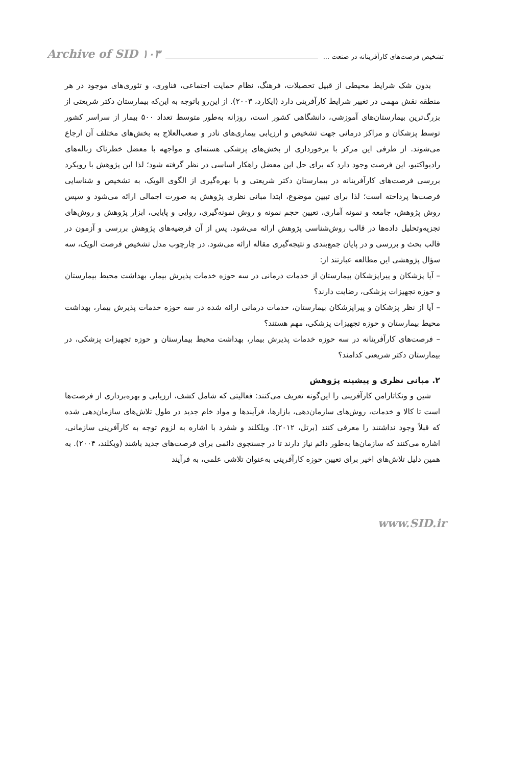تشخیص فرصت‌های کارآفرینانه در صنعت ... Archive of SID ۱۰۳
بدون شک شرایط محیطی از قبیل تحصیلات، فرهنگ، نظام حمایت اجتماعی، فناوری، و تئوری‌های موجود در هر منطقه نقش مهمی در تغییر شرایط کارآفرینی دارد (ایکارد، ۲۰۰۳). از این‌رو باتوجه به این‌که بیمارستان دکتر شریعتی از بزرگ‌ترین بیمارستان‌های آموزشی، دانشگاهی کشور است، روزانه به‌طور متوسط تعداد ۵۰۰ بیمار از سراسر کشور توسط پزشکان و مراکز درمانی جهت تشخیص و ارزیابی بیماری‌های نادر و صعب‌العلاج به بخش‌های مختلف آن ارجاع می‌شوند. از طرفی این مرکز با برخورداری از بخش‌های پزشکی هسته‌ای و مواجهه با معضل خطرناک زباله‌های رادیواکتیو، این فرصت وجود دارد که برای حل این معضل راهکار اساسی در نظر گرفته شود؛ لذا این پژوهش با رویکرد بررسی فرصت‌های کارآفرینانه در بیمارستان دکتر شریعتی و با بهره‌گیری از الگوی الویک، به تشخیص و شناسایی فرصت‌ها پرداخته است؛ لذا برای تبیین موضوع، ابتدا مبانی نظری پژوهش به صورت اجمالی ارائه می‌شود و سپس روش پژوهش، جامعه و نمونه آماری، تعیین حجم نمونه و روش نمونه‌گیری، روایی و پایایی، ابزار پژوهش و روش‌های تجزیه‌وتحلیل داده‌ها در قالب روش‌شناسی پژوهش ارائه می‌شود. پس از آن فرضیه‌های پژوهش بررسی و آزمون در قالب بحث و بررسی و در پایان جمع‌بندی و نتیجه‌گیری مقاله ارائه می‌شود. در چارچوب مدل تشخیص فرصت الویک، سه سؤال پژوهشی این مطالعه عبارتند از:
– آیا پزشکان و پیراپزشکان بیمارستان از خدمات درمانی در سه حوزه خدمات پذیرش بیمار، بهداشت محیط بیمارستان و حوزه تجهیزات پزشکی، رضایت دارند؟
– آیا از نظر پزشکان و پیراپزشکان بیمارستان، خدمات درمانی ارائه شده در سه حوزه خدمات پذیرش بیمار، بهداشت محیط بیمارستان و حوزه تجهیزات پزشکی، مهم هستند؟
– فرصت‌های کارآفرینانه در سه حوزه خدمات پذیرش بیمار، بهداشت محیط بیمارستان و حوزه تجهیزات پزشکی، در بیمارستان دکتر شریعتی کدامند؟
۲. مبانی نظری و پیشینه پژوهش
شین و ونکاتارامن کارآفرینی را این‌گونه تعریف می‌کنند: فعالیتی که شامل کشف، ارزیابی و بهره‌برداری از فرصت‌ها است تا کالا و خدمات، روش‌های سازمان‌دهی، بازارها، فرآیندها و مواد خام جدید در طول تلاش‌های سازمان‌دهی شده که قبلاً وجود نداشتند را معرفی کنند (برتل، ۲۰۱۲). ویلکلند و شفرد با اشاره به لزوم توجه به کارآفرینی سازمانی، اشاره می‌کنند که سازمان‌ها به‌طور دائم نیاز دارند تا در جستجوی دائمی برای فرصت‌های جدید باشند (ویکلند، ۲۰۰۴). به همین دلیل تلاش‌های اخیر برای تعیین حوزه کارآفرینی به‌عنوان تلاشی علمی، به فرآیند
www.SID.ir